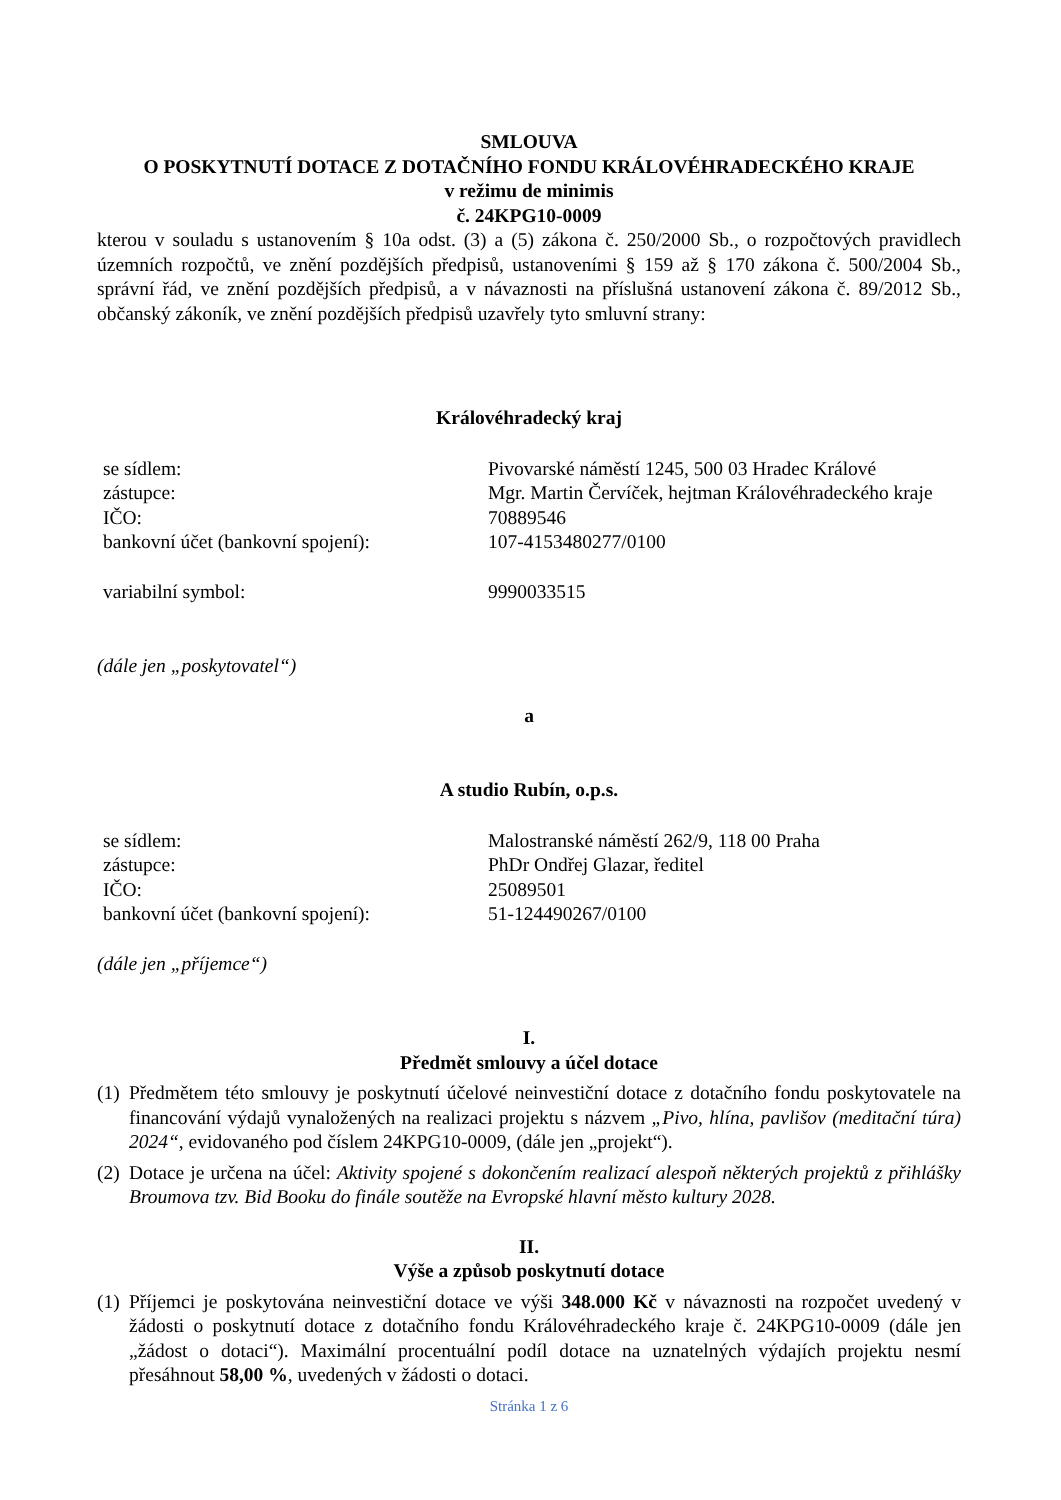SMLOUVA
O POSKYTNUTÍ DOTACE Z DOTAČNÍHO FONDU KRÁLOVÉHRADECKÉHO KRAJE
v režimu de minimis
č. 24KPG10-0009
kterou v souladu s ustanovením § 10a odst. (3) a (5) zákona č. 250/2000 Sb., o rozpočtových pravidlech územních rozpočtů, ve znění pozdějších předpisů, ustanoveními § 159 až § 170 zákona č. 500/2004 Sb., správní řád, ve znění pozdějších předpisů, a v návaznosti na příslušná ustanovení zákona č. 89/2012 Sb., občanský zákoník, ve znění pozdějších předpisů uzavřely tyto smluvní strany:
Královéhradecký kraj
se sídlem:
Pivovarské náměstí 1245, 500 03 Hradec Králové
zástupce:
Mgr. Martin Červíček, hejtman Královéhradeckého kraje
IČO:
70889546
bankovní účet (bankovní spojení):
107-4153480277/0100
variabilní symbol:
9990033515
(dále jen „poskytovatel“)
a
A studio Rubín, o.p.s.
se sídlem:
Malostranské náměstí 262/9, 118 00 Praha
zástupce:
PhDr Ondřej Glazar, ředitel
IČO:
25089501
bankovní účet (bankovní spojení):
51-124490267/0100
(dále jen „příjemce“)
I.
Předmět smlouvy a účel dotace
(1)
Předmětem této smlouvy je poskytnutí účelové neinvestiční dotace z dotačního fondu poskytovatele na financování výdajů vynaložených na realizaci projektu s názvem „Pivo, hlína, pavlišov (meditační túra) 2024“, evidovaného pod číslem 24KPG10-0009, (dále jen „projekt“).
(2)
Dotace je určena na účel: Aktivity spojené s dokončením realizací alespoň některých projektů z přihlášky Broumova tzv. Bid Booku do finále soutěže na Evropské hlavní město kultury 2028.
II.
Výše a způsob poskytnutí dotace
(1)
Příjemci je poskytována neinvestiční dotace ve výši 348.000 Kč v návaznosti na rozpočet uvedený v žádosti o poskytnutí dotace z dotačního fondu Královéhradeckého kraje č. 24KPG10-0009 (dále jen „žádost o dotaci“). Maximální procentuální podíl dotace na uznatelných výdajích projektu nesmí přesáhnout 58,00 %, uvedených v žádosti o dotaci.
Stránka 1 z 6